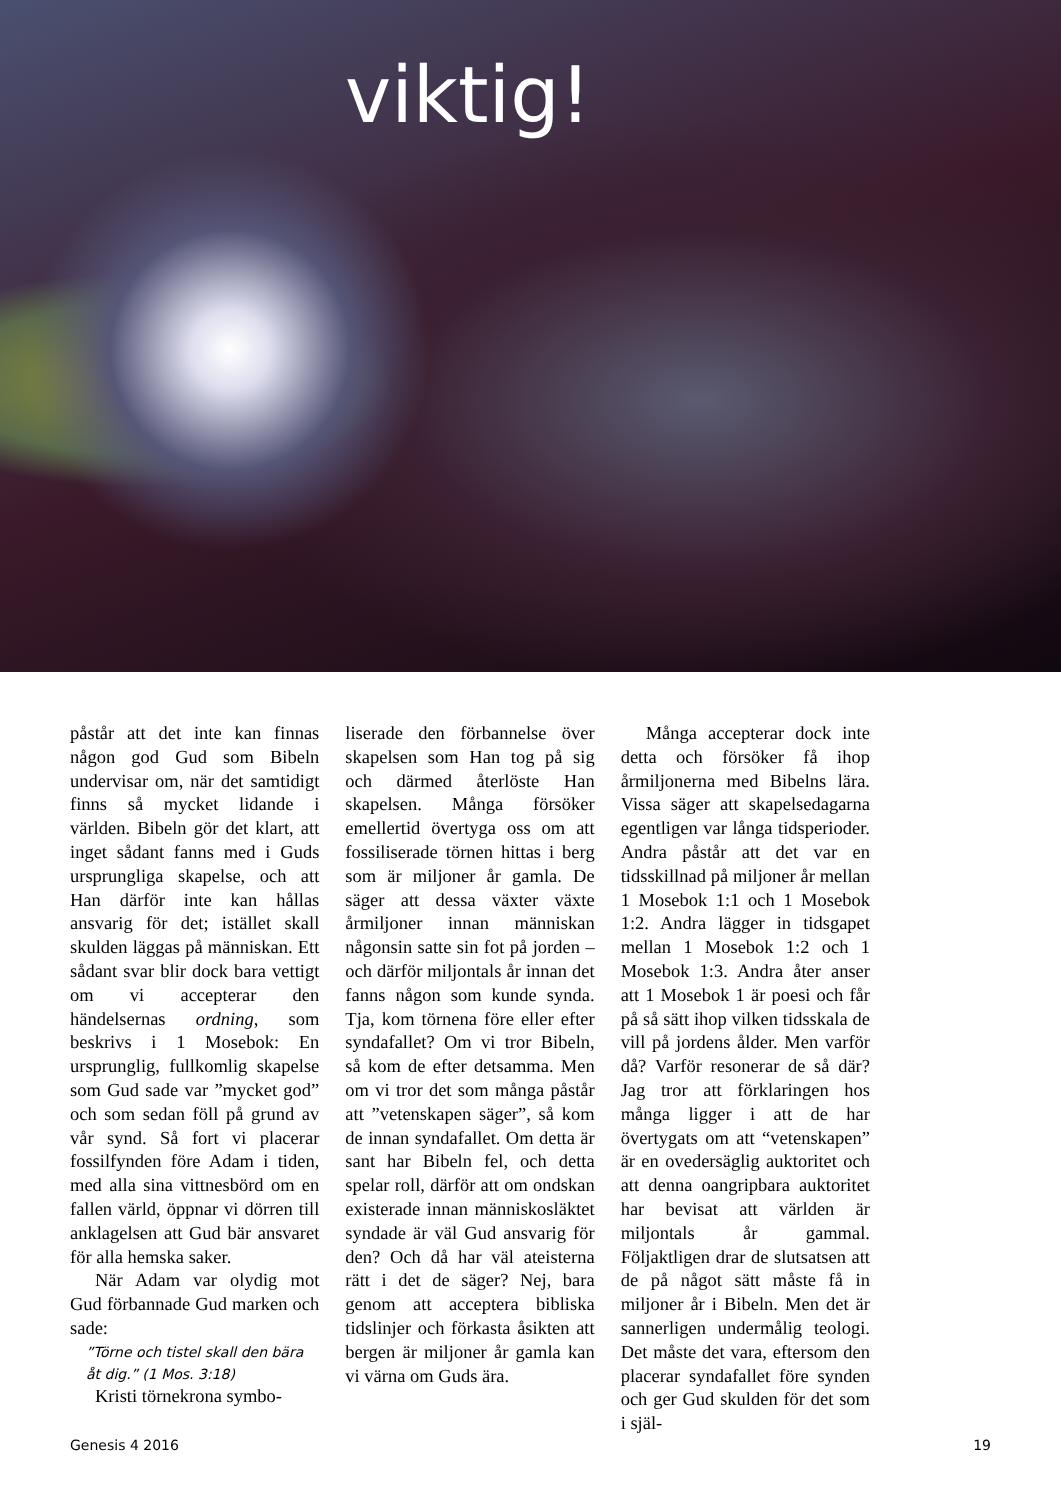viktig!
påstår att det inte kan finnas någon god Gud som Bibeln undervisar om, när det samtidigt finns så mycket lidande i världen. Bibeln gör det klart, att inget sådant fanns med i Guds ursprungliga skapelse, och att Han därför inte kan hållas ansvarig för det; istället skall skulden läggas på människan. Ett sådant svar blir dock bara vettigt om vi accepterar den händelsernas ordning, som beskrivs i 1 Mosebok: En ursprunglig, fullkomlig skapelse som Gud sade var ”mycket god” och som sedan föll på grund av vår synd. Så fort vi placerar fossilfynden före Adam i tiden, med alla sina vittnesbörd om en fallen värld, öppnar vi dörren till anklagelsen att Gud bär ansvaret för alla hemska saker.
När Adam var olydig mot Gud förbannade Gud marken och sade:
”Törne och tistel skall den bära åt dig.” (1 Mos. 3:18)
Kristi törnekrona symbo-
liserade den förbannelse över skapelsen som Han tog på sig och därmed återlöste Han skapelsen. Många försöker emellertid övertyga oss om att fossiliserade törnen hittas i berg som är miljoner år gamla. De säger att dessa växter växte årmiljoner innan människan någonsin satte sin fot på jorden – och därför miljontals år innan det fanns någon som kunde synda. Tja, kom törnena före eller efter syndafallet? Om vi tror Bibeln, så kom de efter detsamma. Men om vi tror det som många påstår att ”vetenskapen säger”, så kom de innan syndafallet. Om detta är sant har Bibeln fel, och detta spelar roll, därför att om ondskan existerade innan människosläktet syndade är väl Gud ansvarig för den? Och då har väl ateisterna rätt i det de säger? Nej, bara genom att acceptera bibliska tidslinjer och förkasta åsikten att bergen är miljoner år gamla kan vi värna om Guds ära.
Många accepterar dock inte detta och försöker få ihop årmiljonerna med Bibelns lära. Vissa säger att skapelsedagarna egentligen var långa tidsperioder. Andra påstår att det var en tidsskillnad på miljoner år mellan 1 Mosebok 1:1 och 1 Mosebok 1:2. Andra lägger in tidsgapet mellan 1 Mosebok 1:2 och 1 Mosebok 1:3. Andra åter anser att 1 Mosebok 1 är poesi och får på så sätt ihop vilken tidsskala de vill på jordens ålder. Men varför då? Varför resonerar de så där? Jag tror att förklaringen hos många ligger i att de har övertygats om att “vetenskapen” är en ovedersäglig auktoritet och att denna oangripbara auktoritet har bevisat att världen är miljontals år gammal. Följaktligen drar de slutsatsen att de på något sätt måste få in miljoner år i Bibeln. Men det är sannerligen undermålig teologi. Det måste det vara, eftersom den placerar syndafallet före synden och ger Gud skulden för det som i själ-
Genesis 4 2016 19